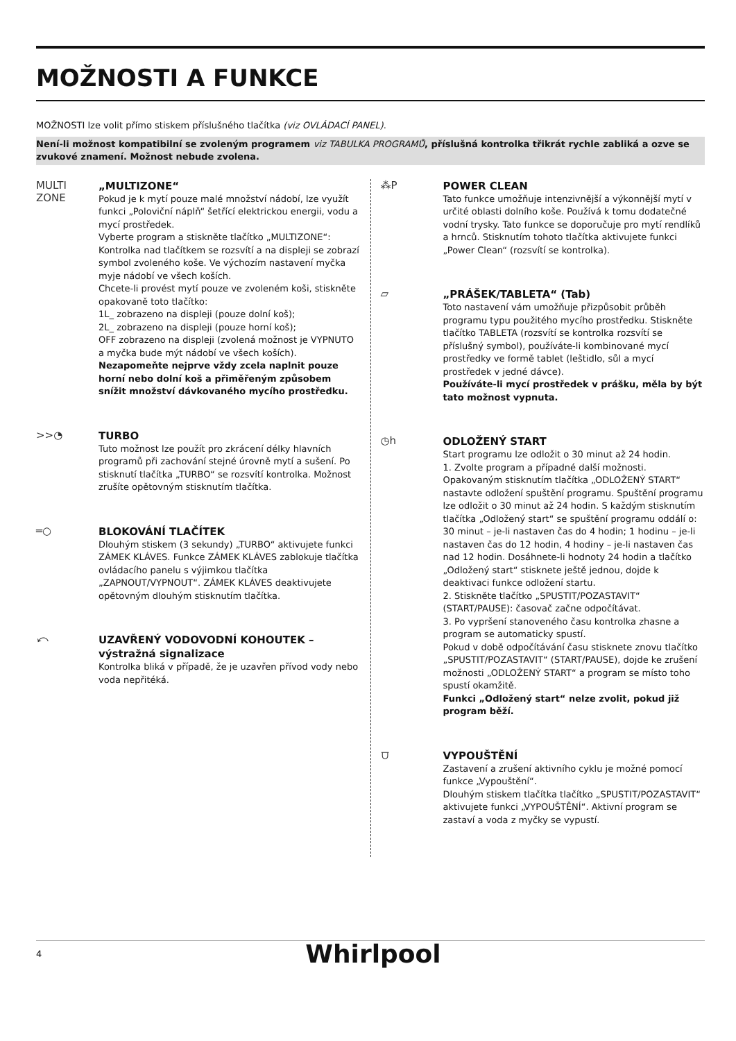MOŽNOSTI A FUNKCE
MOŽNOSTI lze volit přímo stiskem příslušného tlačítka (viz OVLÁDACÍ PANEL).
Není-li možnost kompatibilní se zvoleným programem viz TABULKA PROGRAMŮ, příslušná kontrolka třikrát rychle zabliká a ozve se zvukové znamení. Možnost nebude zvolena.
MULTI
ZONE
„MULTIZONE“
Pokud je k mytí pouze malé množství nádobí, lze využít funkci „Poloviční náplň“ šetřící elektrickou energii, vodu a mycí prostředek.
Vyberte program a stiskněte tlačítko „MULTIZONE“: Kontrolka nad tlačítkem se rozsvítí a na displeji se zobrazí symbol zvoleného koše. Ve výchozím nastavení myčka myje nádobí ve všech koších.
Chcete-li provést mytí pouze ve zvoleném koši, stiskněte opakovaně toto tlačítko:
1L_ zobrazeno na displeji (pouze dolní koš);
2L_ zobrazeno na displeji (pouze horní koš);
OFF zobrazeno na displeji (zvolená možnost je VYPNUTO a myčka bude mýt nádobí ve všech koších).
Nezapomeňte nejprve vždy zcela naplnit pouze horní nebo dolní koš a přiměřeným způsobem snížit množství dávkovaného mycího prostředku.
>>◔
TURBO
Tuto možnost lze použít pro zkrácení délky hlavních programů při zachování stejné úrovně mytí a sušení. Po stisknutí tlačítka „TURBO“ se rozsvítí kontrolka. Možnost zrušíte opětovným stisknutím tlačítka.
═○
BLOKOVÁNÍ TLAČÍTEK
Dlouhým stiskem (3 sekundy) „TURBO“ aktivujete funkci ZÁMEK KLÁVES. Funkce ZÁMEK KLÁVES zablokuje tlačítka ovládacího panelu s výjimkou tlačítka „ZAPNOUT/VYPNOUT“. ZÁMEK KLÁVES deaktivujete opětovným dlouhým stisknutím tlačítka.
⤺
UZAVŘENÝ VODOVODNÍ KOHOUTEK – výstražná signalizace
Kontrolka bliká v případě, že je uzavřen přívod vody nebo voda nepřitéká.
⁂P
POWER CLEAN
Tato funkce umožňuje intenzivnější a výkonnější mytí v určité oblasti dolního koše. Používá k tomu dodatečné vodní trysky. Tato funkce se doporučuje pro mytí rendlíků a hrnců. Stisknutím tohoto tlačítka aktivujete funkci „Power Clean“ (rozsvítí se kontrolka).
▱
„PRÁŠEK/TABLETA“ (Tab)
Toto nastavení vám umožňuje přizpůsobit průběh programu typu použitého mycího prostředku. Stiskněte tlačítko TABLETA (rozsvítí se kontrolka rozsvítí se příslušný symbol), používáte-li kombinované mycí prostředky ve formě tablet (leštidlo, sůl a mycí prostředek v jedné dávce).
Používáte-li mycí prostředek v prášku, měla by být tato možnost vypnuta.
◷h
ODLOŽENÝ START
Start programu lze odložit o 30 minut až 24 hodin.
1. Zvolte program a případné další možnosti. Opakovaným stisknutím tlačítka „ODLOŽENÝ START“ nastavte odložení spuštění programu. Spuštění programu lze odložit o 30 minut až 24 hodin. S každým stisknutím tlačítka „Odložený start“ se spuštění programu oddálí o: 30 minut – je-li nastaven čas do 4 hodin; 1 hodinu – je-li nastaven čas do 12 hodin, 4 hodiny – je-li nastaven čas nad 12 hodin. Dosáhnete-li hodnoty 24 hodin a tlačítko „Odložený start“ stisknete ještě jednou, dojde k deaktivaci funkce odložení startu.
2. Stiskněte tlačítko „SPUSTIT/POZASTAVIT“ (START/PAUSE): časovač začne odpočítávat.
3. Po vypršení stanoveného času kontrolka zhasne a program se automaticky spustí.
Pokud v době odpočítávání času stisknete znovu tlačítko „SPUSTIT/POZASTAVIT“ (START/PAUSE), dojde ke zrušení možnosti „ODLOŽENÝ START“ a program se místo toho spustí okamžitě.
Funkci „Odložený start“ nelze zvolit, pokud již program běží.
⩌
VYPOUŠTĚNÍ
Zastavení a zrušení aktivního cyklu je možné pomocí funkce „Vypouštění“.
Dlouhým stiskem tlačítka tlačítko „SPUSTIT/POZASTAVIT“ aktivujete funkci „VYPOUŠTĚNÍ“. Aktivní program se zastaví a voda z myčky se vypustí.
4 Whirlpool